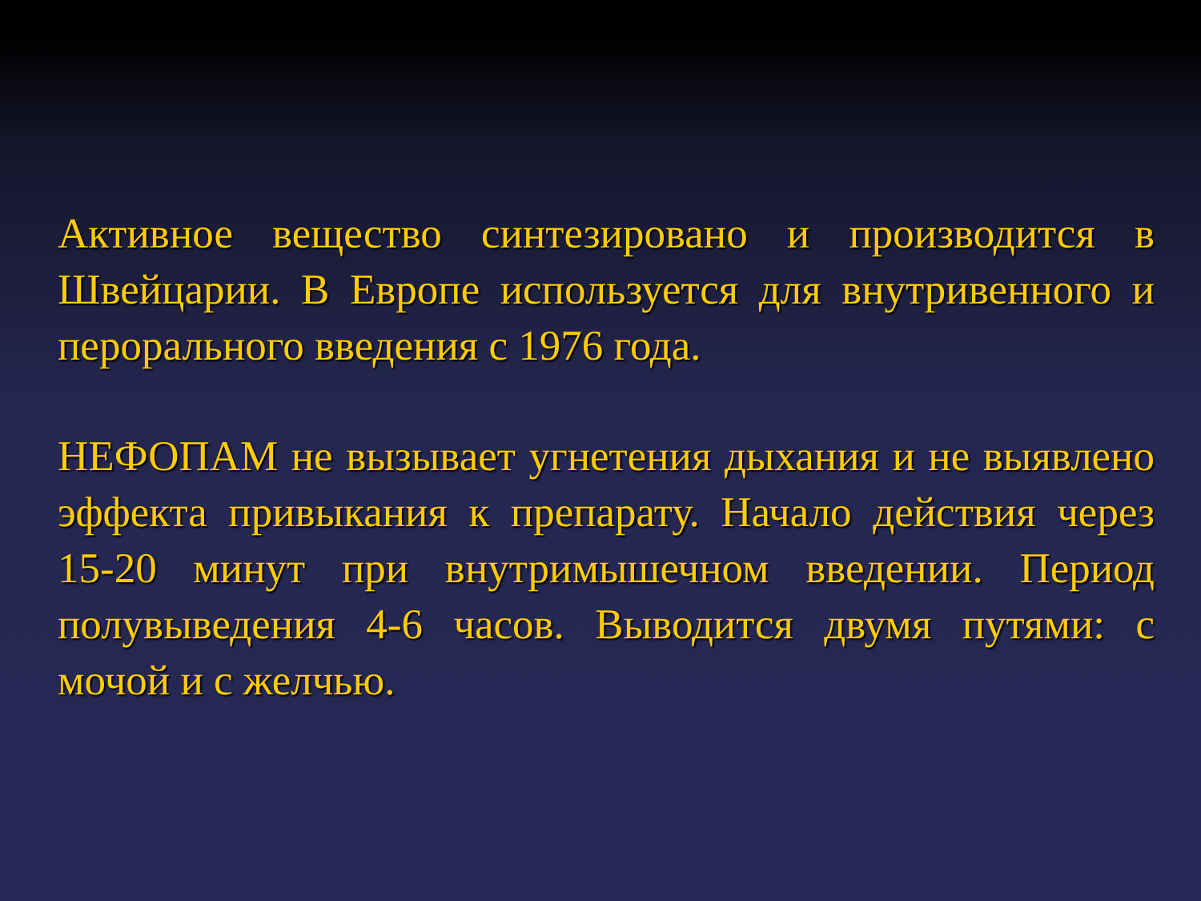Активное вещество синтезировано и производится в Швейцарии. В Европе используется для внутривенного и перорального введения с 1976 года.
НЕФОПАМ не вызывает угнетения дыхания и не выявлено эффекта привыкания к препарату. Начало действия через 15-20 минут при внутримышечном введении. Период полувыведения 4-6 часов. Выводится двумя путями: с мочой и с желчью.